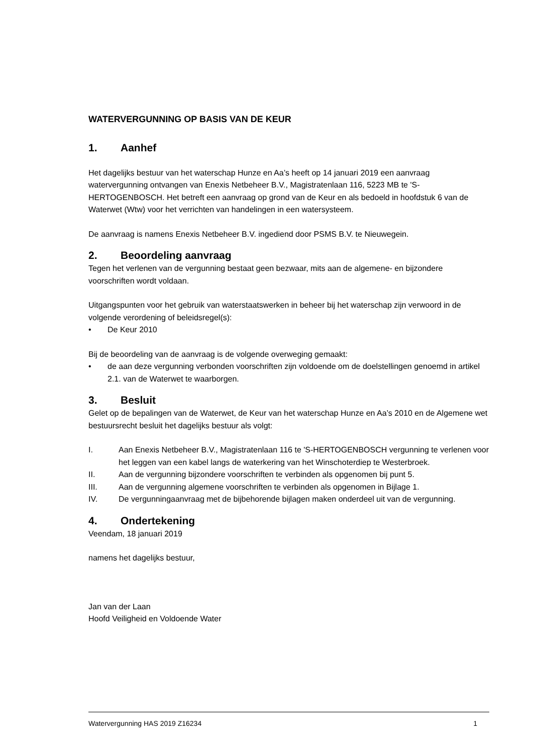WATERVERGUNNING OP BASIS VAN DE KEUR
1. Aanhef
Het dagelijks bestuur van het waterschap Hunze en Aa’s heeft op 14 januari 2019 een aanvraag watervergunning ontvangen van Enexis Netbeheer B.V., Magistratenlaan 116, 5223 MB te 'S-HERTOGENBOSCH. Het betreft een aanvraag op grond van de Keur en als bedoeld in hoofdstuk 6 van de Waterwet (Wtw) voor het verrichten van handelingen in een watersysteem.
De aanvraag is namens Enexis Netbeheer B.V. ingediend door PSMS B.V. te Nieuwegein.
2. Beoordeling aanvraag
Tegen het verlenen van de vergunning bestaat geen bezwaar, mits aan de algemene- en bijzondere voorschriften wordt voldaan.
Uitgangspunten voor het gebruik van waterstaatswerken in beheer bij het waterschap zijn verwoord in de volgende verordening of beleidsregel(s):
• De Keur 2010
Bij de beoordeling van de aanvraag is de volgende overweging gemaakt:
• de aan deze vergunning verbonden voorschriften zijn voldoende om de doelstellingen genoemd in artikel 2.1. van de Waterwet te waarborgen.
3. Besluit
Gelet op de bepalingen van de Waterwet, de Keur van het waterschap Hunze en Aa’s 2010 en de Algemene wet bestuursrecht besluit het dagelijks bestuur als volgt:
I. Aan Enexis Netbeheer B.V., Magistratenlaan 116 te 'S-HERTOGENBOSCH vergunning te verlenen voor het leggen van een kabel langs de waterkering van het Winschoterdiep te Westerbroek.
II. Aan de vergunning bijzondere voorschriften te verbinden als opgenomen bij punt 5.
III. Aan de vergunning algemene voorschriften te verbinden als opgenomen in Bijlage 1.
IV. De vergunningaanvraag met de bijbehorende bijlagen maken onderdeel uit van de vergunning.
4. Ondertekening
Veendam, 18 januari 2019
namens het dagelijks bestuur,
Jan van der Laan
Hoofd Veiligheid en Voldoende Water
Watervergunning HAS 2019 Z16234 1